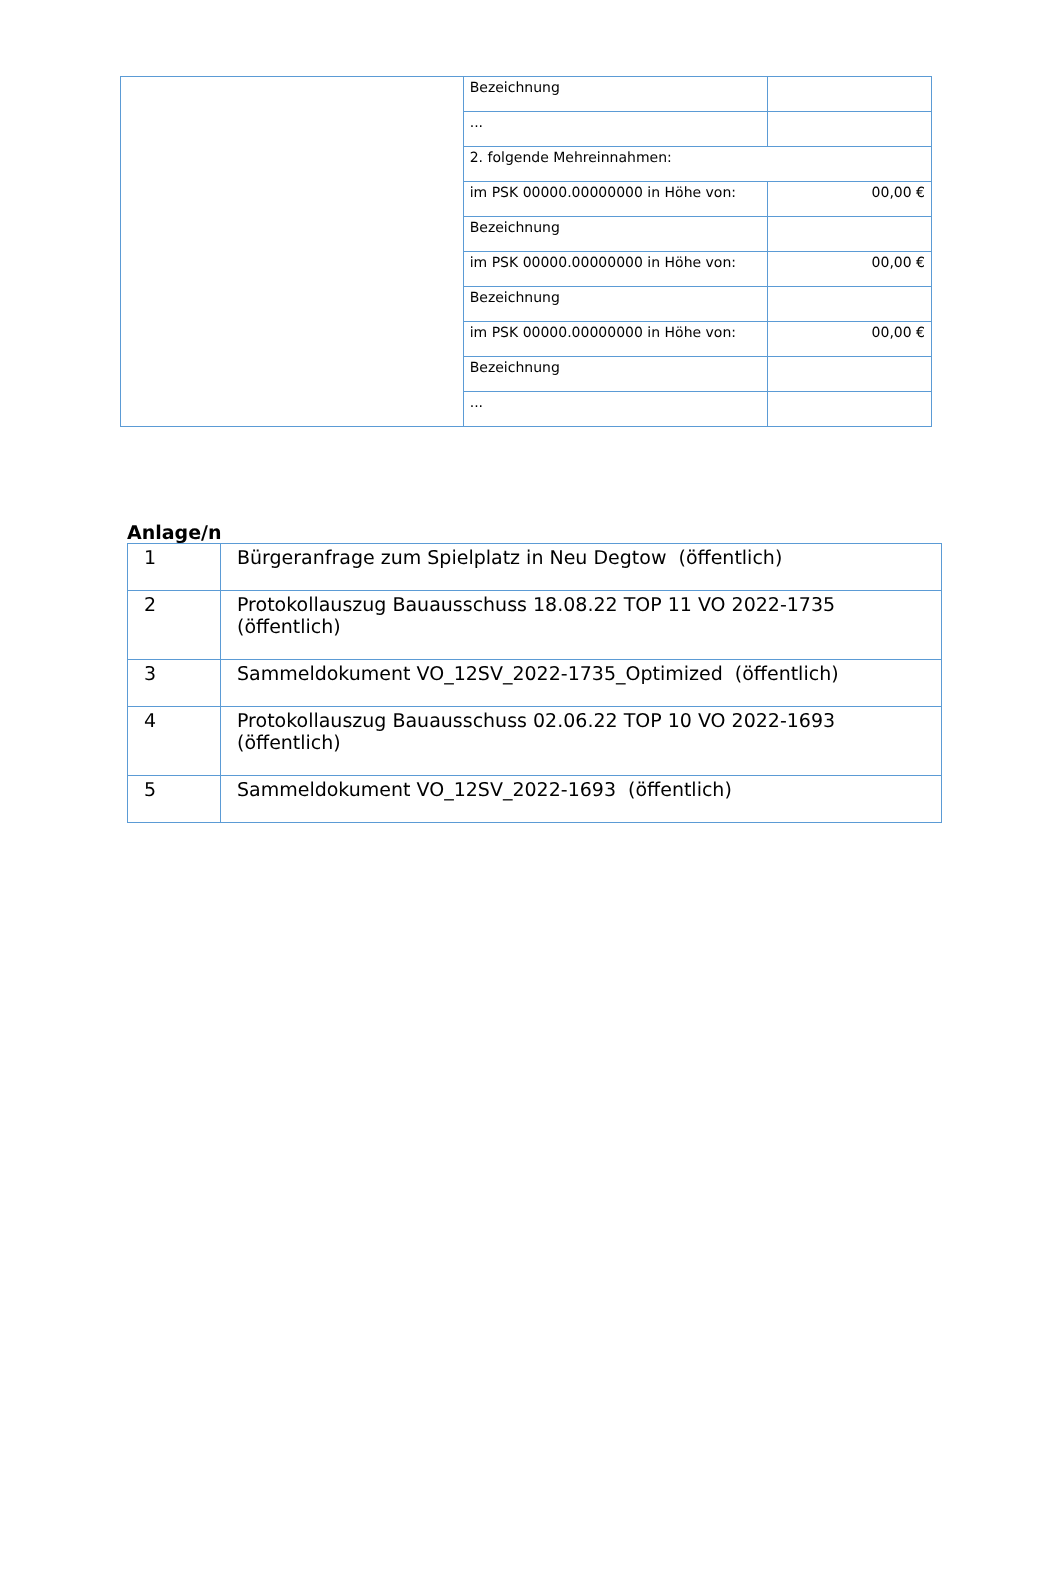| | Bezeichnung | |
| | ... | |
| | 2. folgende Mehreinnahmen: | |
| | im PSK 00000.00000000 in Höhe von: | 00,00 € |
| | Bezeichnung | |
| | im PSK 00000.00000000 in Höhe von: | 00,00 € |
| | Bezeichnung | |
| | im PSK 00000.00000000 in Höhe von: | 00,00 € |
| | Bezeichnung | |
| | ... | |
Anlage/n
| 1 | Bürgeranfrage zum Spielplatz in Neu Degtow (öffentlich) |
| 2 | Protokollauszug Bauausschuss 18.08.22 TOP 11 VO 2022-1735 (öffentlich) |
| 3 | Sammeldokument VO_12SV_2022-1735_Optimized (öffentlich) |
| 4 | Protokollauszug Bauausschuss 02.06.22 TOP 10 VO 2022-1693 (öffentlich) |
| 5 | Sammeldokument VO_12SV_2022-1693 (öffentlich) |